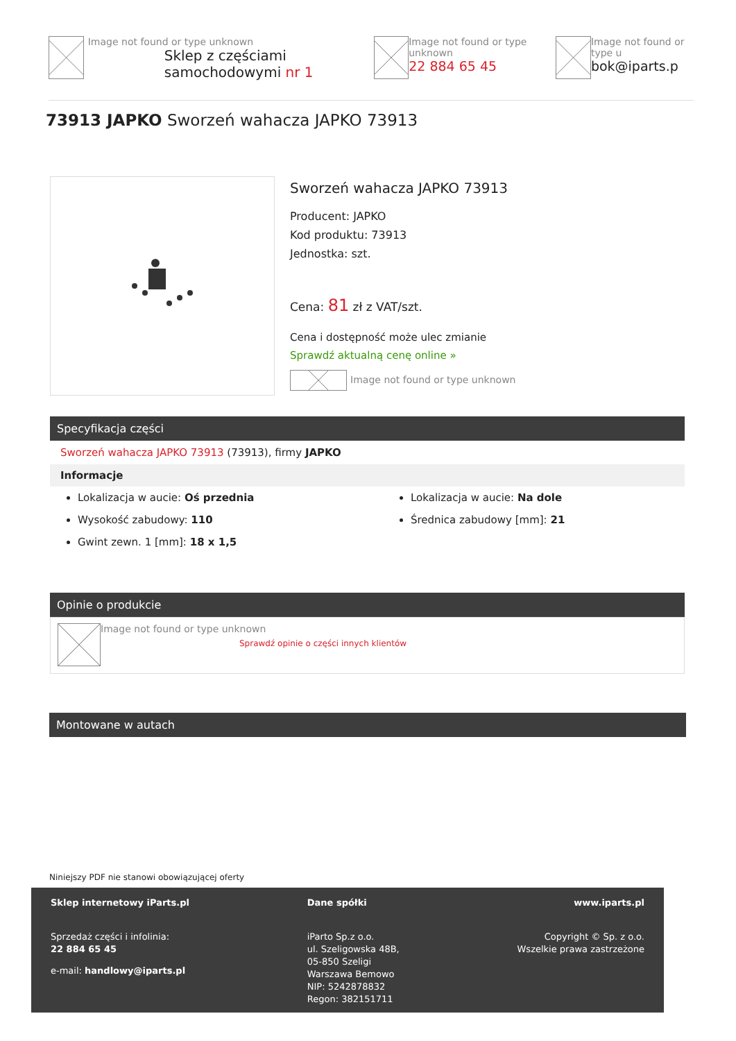Image not found or type unknown
Sklep z częściami samochodowymi nr 1
Image not found or type unknown
22 884 65 45
Image not found or type u
bok@iparts.p
73913 JAPKO Sworzeń wahacza JAPKO 73913
Sworzeń wahacza JAPKO 73913
Producent: JAPKO
Kod produktu: 73913
Jednostka: szt.
Cena: 81 zł z VAT/szt.
Cena i dostępność może ulec zmianie
Sprawdź aktualną cenę online »
Image not found or type unknown
Specyfikacja części
Sworzeń wahacza JAPKO 73913 (73913), firmy JAPKO
Informacje
Lokalizacja w aucie: Oś przednia
Wysokość zabudowy: 110
Gwint zewn. 1 [mm]: 18 x 1,5
Lokalizacja w aucie: Na dole
Średnica zabudowy [mm]: 21
Opinie o produkcie
Image not found or type unknown
Sprawdź opinie o części innych klientów
Montowane w autach
Niniejszy PDF nie stanowi obowiązującej oferty
Sklep internetowy iParts.pl
Sprzedaż części i infolinia:
22 884 65 45
e-mail: handlowy@iparts.pl
Dane spółki
iParto Sp.z o.o.
ul. Szeligowska 48B,
05-850 Szeligi
Warszawa Bemowo
NIP: 5242878832
Regon: 382151711
www.iparts.pl
Copyright © Sp. z o.o.
Wszelkie prawa zastrzeżone